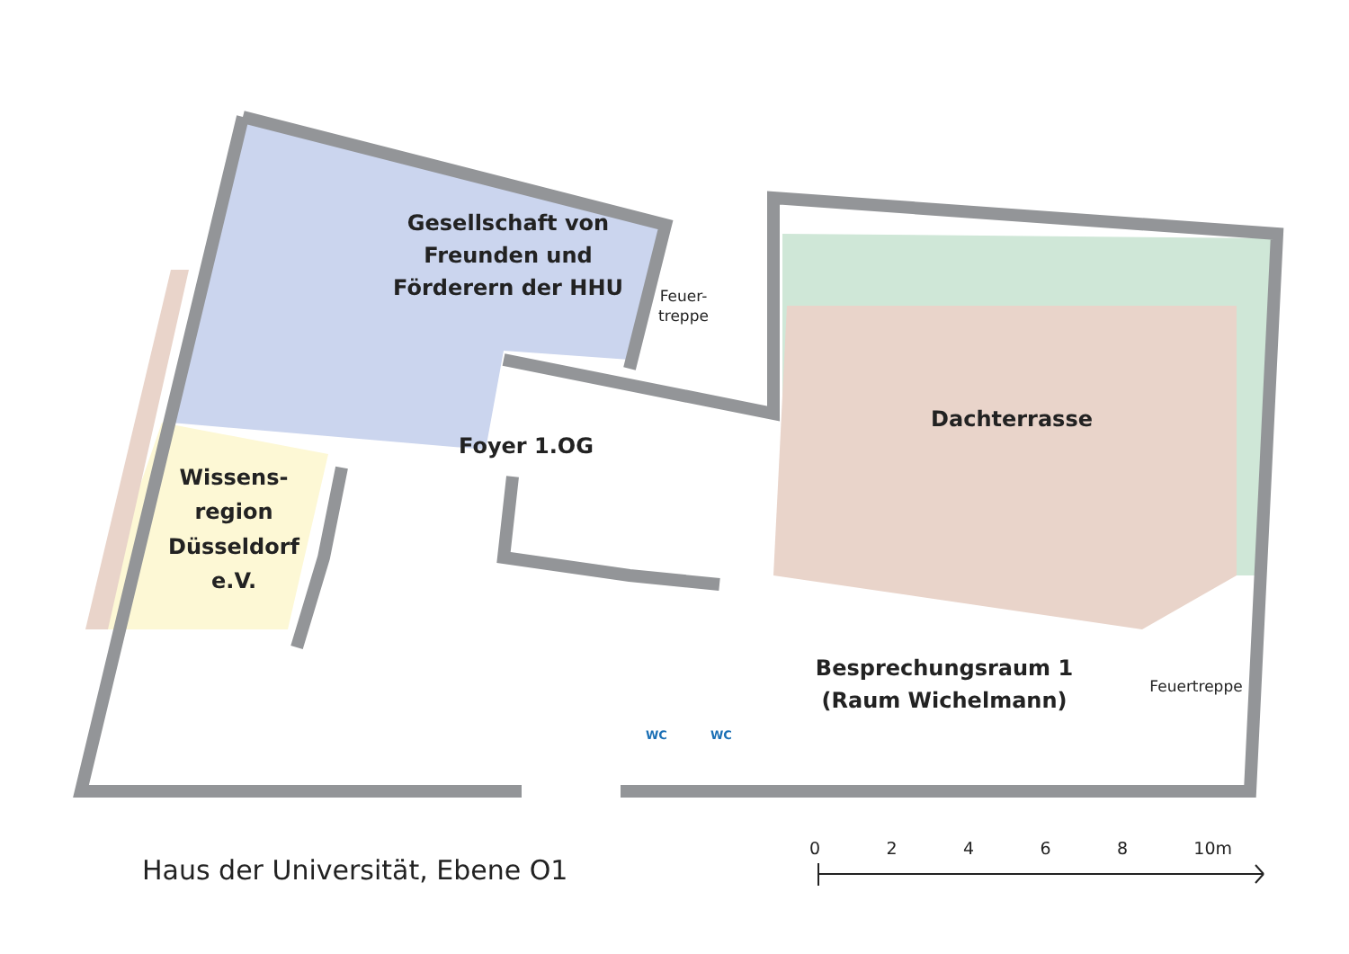Gesellschaft von
Freunden und
Förderern der HHU
Feuer-
treppe
Dachterrasse
Foyer 1.OG
Wissens-
region
Düsseldorf
e.V.
Besprechungsraum 1
(Raum Wichelmann)
Feuertreppe
WC WC
Haus der Universität, Ebene O1
0 2 4 6 8 10m